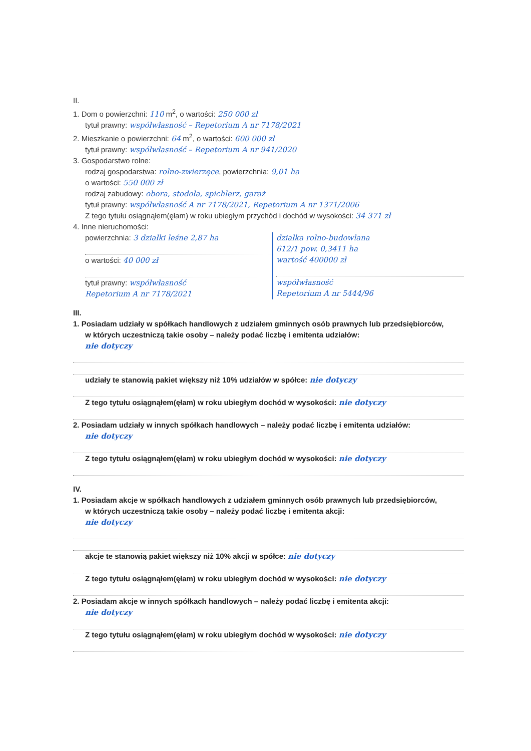II.
1. Dom o powierzchni: 110 m<sup>2</sup>, o wartości: 250 000 zł
tytuł prawny: współwłasność – Repetorium A nr 7178/2021
2. Mieszkanie o powierzchni: 64 m<sup>2</sup>, o wartości: 600 000 zł
tytuł prawny: współwłasność – Repetorium A nr 941/2020
3. Gospodarstwo rolne:
rodzaj gospodarstwa: rolno-zwierzęce, powierzchnia: 9,01 ha
o wartości: 550 000 zł
rodzaj zabudowy: obora, stodoła, spichlerz, garaż
tytuł prawny: współwłasność A nr 7178/2021, Repetorium A nr 1371/2006
Z tego tytułu osiągnąłem(ęłam) w roku ubiegłym przychód i dochód w wysokości: 34 371 zł
4. Inne nieruchomości:
powierzchnia: 3 działki leśne 2,87 ha
o wartości: 40 000 zł
tytuł prawny: współwłasność
Repetorium A nr 7178/2021
działka rolno-budowlana
612/1 pow. 0,3411 ha
wartość 400000 zł
współwłasność
Repetorium A nr 5444/96
III.
1. Posiadam udziały w spółkach handlowych z udziałem gminnych osób prawnych lub przedsiębiorców,
w których uczestniczą takie osoby – należy podać liczbę i emitenta udziałów:
nie dotyczy
udziały te stanowią pakiet większy niż 10% udziałów w spółce: nie dotyczy
Z tego tytułu osiągnąłem(ęłam) w roku ubiegłym dochód w wysokości: nie dotyczy
2. Posiadam udziały w innych spółkach handlowych – należy podać liczbę i emitenta udziałów:
nie dotyczy
Z tego tytułu osiągnąłem(ęłam) w roku ubiegłym dochód w wysokości: nie dotyczy
IV.
1. Posiadam akcje w spółkach handlowych z udziałem gminnych osób prawnych lub przedsiębiorców,
w których uczestniczą takie osoby – należy podać liczbę i emitenta akcji:
nie dotyczy
akcje te stanowią pakiet większy niż 10% akcji w spółce: nie dotyczy
Z tego tytułu osiągnąłem(ęłam) w roku ubiegłym dochód w wysokości: nie dotyczy
2. Posiadam akcje w innych spółkach handlowych – należy podać liczbę i emitenta akcji:
nie dotyczy
Z tego tytułu osiągnąłem(ęłam) w roku ubiegłym dochód w wysokości: nie dotyczy